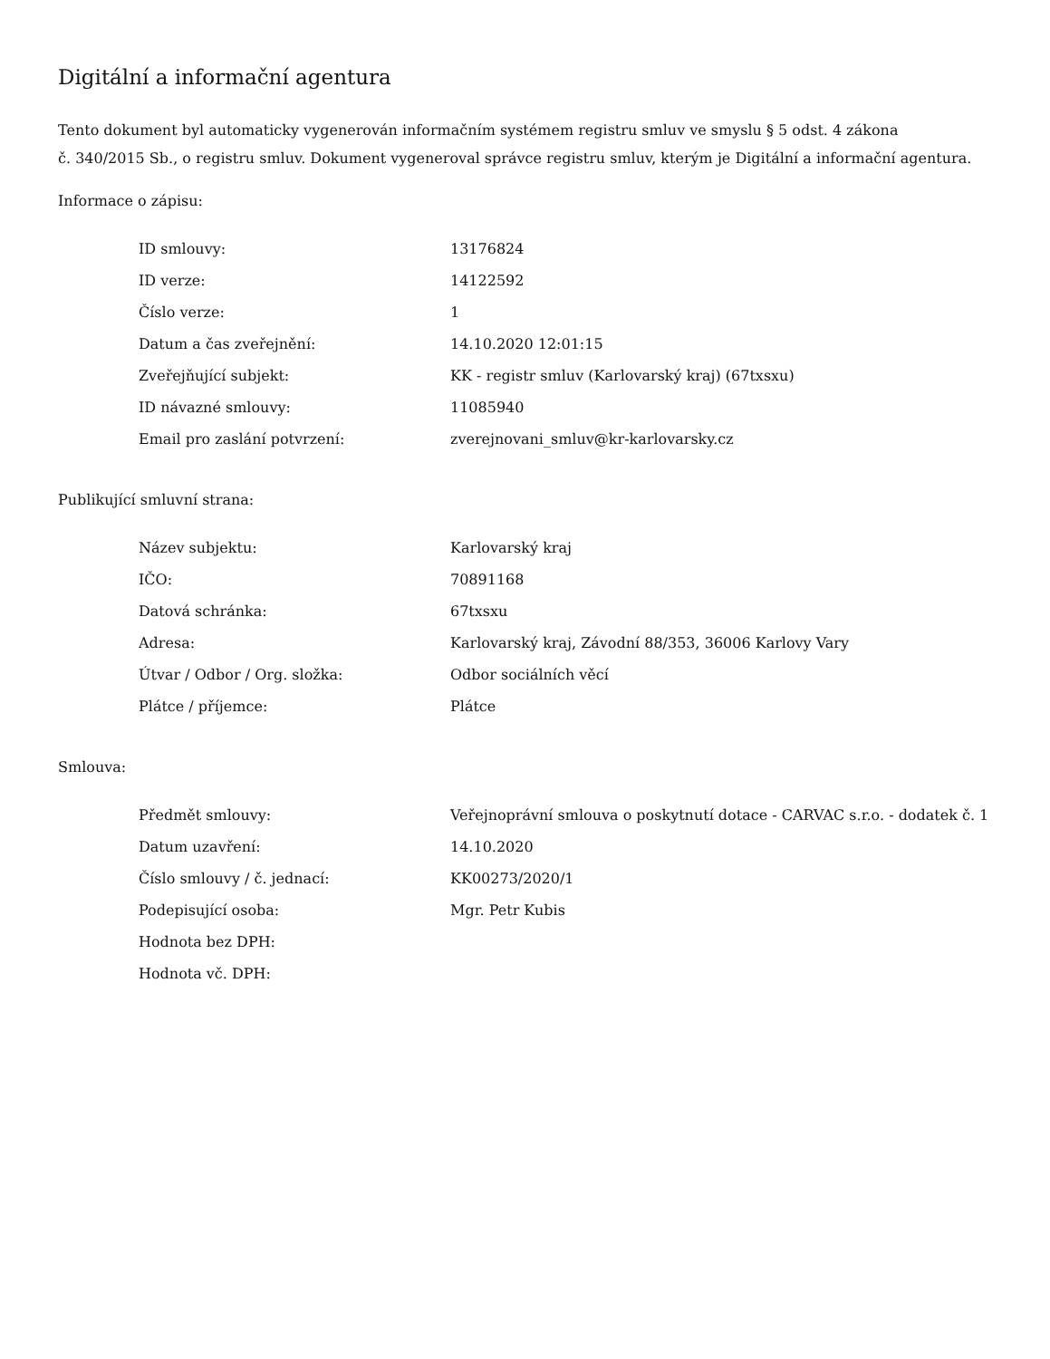Digitální a informační agentura
Tento dokument byl automaticky vygenerován informačním systémem registru smluv ve smyslu § 5 odst. 4 zákona
č. 340/2015 Sb., o registru smluv. Dokument vygeneroval správce registru smluv, kterým je Digitální a informační agentura.
Informace o zápisu:
| ID smlouvy: | 13176824 |
| ID verze: | 14122592 |
| Číslo verze: | 1 |
| Datum a čas zveřejnění: | 14.10.2020 12:01:15 |
| Zveřejňující subjekt: | KK - registr smluv (Karlovarský kraj) (67txsxu) |
| ID návazné smlouvy: | 11085940 |
| Email pro zaslání potvrzení: | zverejnovani_smluv@kr-karlovarsky.cz |
Publikující smluvní strana:
| Název subjektu: | Karlovarský kraj |
| IČO: | 70891168 |
| Datová schránka: | 67txsxu |
| Adresa: | Karlovarský kraj, Závodní 88/353, 36006 Karlovy Vary |
| Útvar / Odbor / Org. složka: | Odbor sociálních věcí |
| Plátce / příjemce: | Plátce |
Smlouva:
| Předmět smlouvy: | Veřejnoprávní smlouva o poskytnutí dotace - CARVAC s.r.o. - dodatek č. 1 |
| Datum uzavření: | 14.10.2020 |
| Číslo smlouvy / č. jednací: | KK00273/2020/1 |
| Podepisující osoba: | Mgr. Petr Kubis |
| Hodnota bez DPH: | |
| Hodnota vč. DPH: | |